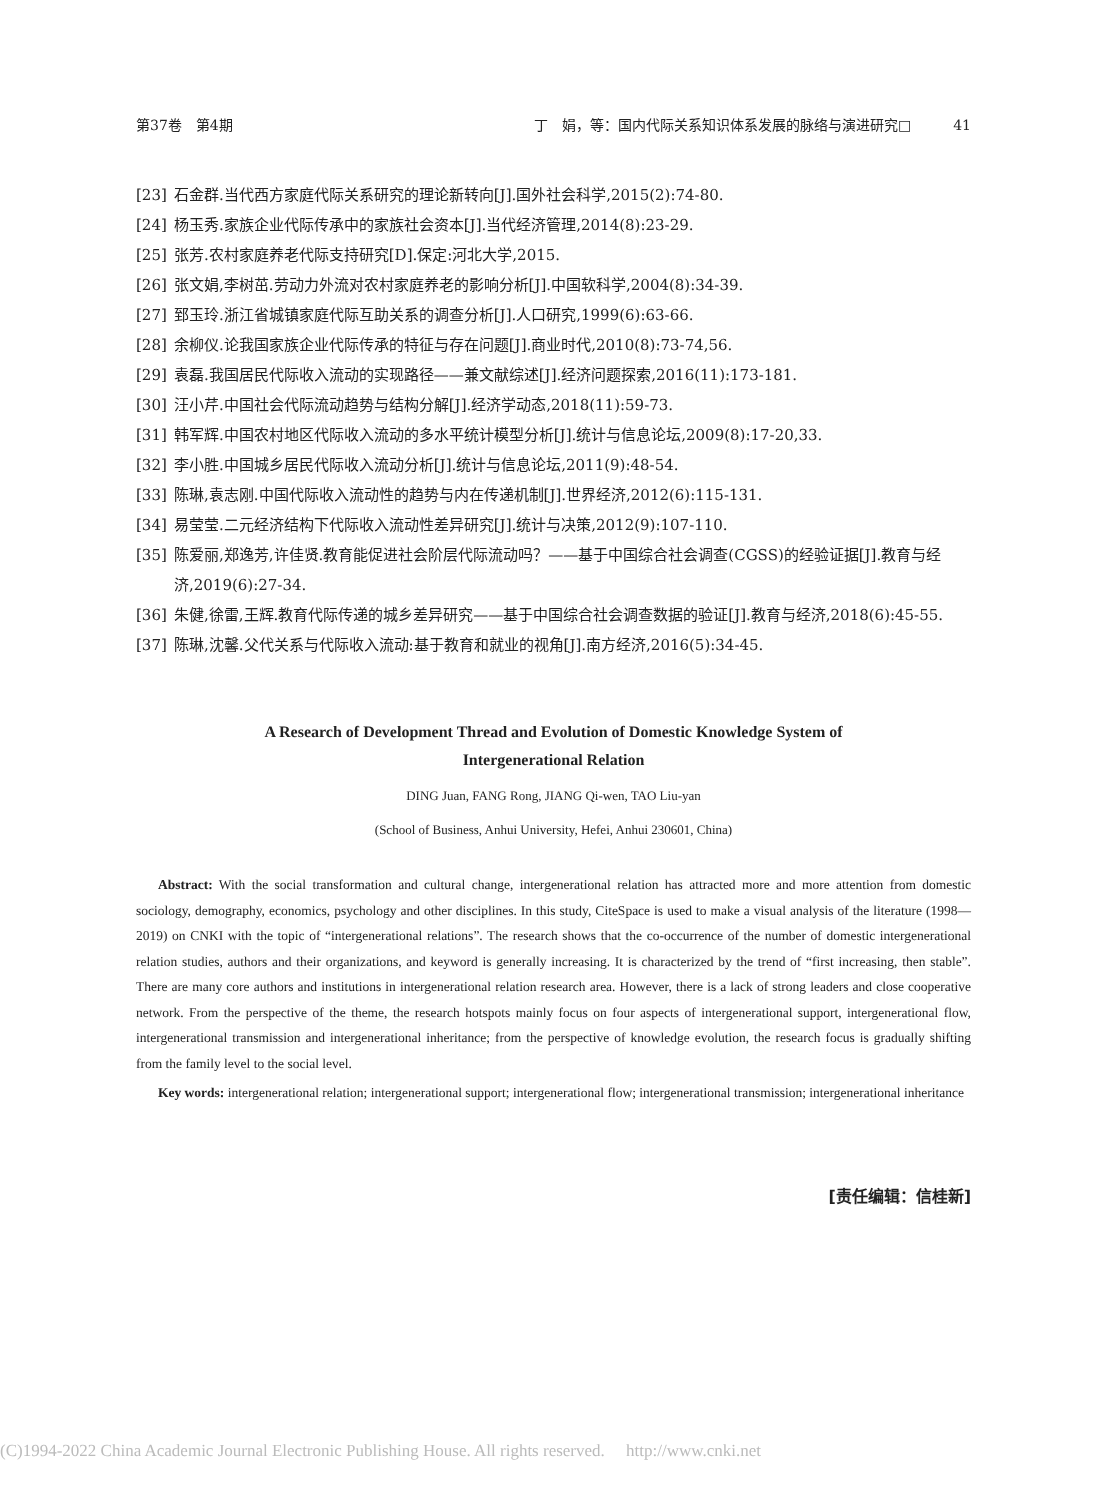第37卷　第4期 丁　娟，等：国内代际关系知识体系发展的脉络与演进研究□　　　41
[23] 石金群.当代西方家庭代际关系研究的理论新转向[J].国外社会科学,2015(2):74-80.
[24] 杨玉秀.家族企业代际传承中的家族社会资本[J].当代经济管理,2014(8):23-29.
[25] 张芳.农村家庭养老代际支持研究[D].保定:河北大学,2015.
[26] 张文娟,李树茁.劳动力外流对农村家庭养老的影响分析[J].中国软科学,2004(8):34-39.
[27] 郅玉玲.浙江省城镇家庭代际互助关系的调查分析[J].人口研究,1999(6):63-66.
[28] 余柳仪.论我国家族企业代际传承的特征与存在问题[J].商业时代,2010(8):73-74,56.
[29] 袁磊.我国居民代际收入流动的实现路径——兼文献综述[J].经济问题探索,2016(11):173-181.
[30] 汪小芹.中国社会代际流动趋势与结构分解[J].经济学动态,2018(11):59-73.
[31] 韩军辉.中国农村地区代际收入流动的多水平统计模型分析[J].统计与信息论坛,2009(8):17-20,33.
[32] 李小胜.中国城乡居民代际收入流动分析[J].统计与信息论坛,2011(9):48-54.
[33] 陈琳,袁志刚.中国代际收入流动性的趋势与内在传递机制[J].世界经济,2012(6):115-131.
[34] 易莹莹.二元经济结构下代际收入流动性差异研究[J].统计与决策,2012(9):107-110.
[35] 陈爱丽,郑逸芳,许佳贤.教育能促进社会阶层代际流动吗？——基于中国综合社会调查(CGSS)的经验证据[J].教育与经济,2019(6):27-34.
[36] 朱健,徐雷,王辉.教育代际传递的城乡差异研究——基于中国综合社会调查数据的验证[J].教育与经济,2018(6):45-55.
[37] 陈琳,沈馨.父代关系与代际收入流动:基于教育和就业的视角[J].南方经济,2016(5):34-45.
A Research of Development Thread and Evolution of Domestic Knowledge System of
Intergenerational Relation
DING Juan, FANG Rong, JIANG Qi-wen, TAO Liu-yan
(School of Business, Anhui University, Hefei, Anhui 230601, China)
Abstract: With the social transformation and cultural change, intergenerational relation has attracted more and more attention from domestic sociology, demography, economics, psychology and other disciplines. In this study, CiteSpace is used to make a visual analysis of the literature (1998—2019) on CNKI with the topic of “intergenerational relations”. The research shows that the co-occurrence of the number of domestic intergenerational relation studies, authors and their organizations, and keyword is generally increasing. It is characterized by the trend of “first increasing, then stable”. There are many core authors and institutions in intergenerational relation research area. However, there is a lack of strong leaders and close cooperative network. From the perspective of the theme, the research hotspots mainly focus on four aspects of intergenerational support, intergenerational flow, intergenerational transmission and intergenerational inheritance; from the perspective of knowledge evolution, the research focus is gradually shifting from the family level to the social level.
Key words: intergenerational relation; intergenerational support; intergenerational flow; intergenerational transmission; intergenerational inheritance
[责任编辑：信桂新]
(C)1994-2022 China Academic Journal Electronic Publishing House. All rights reserved.　 http://www.cnki.net